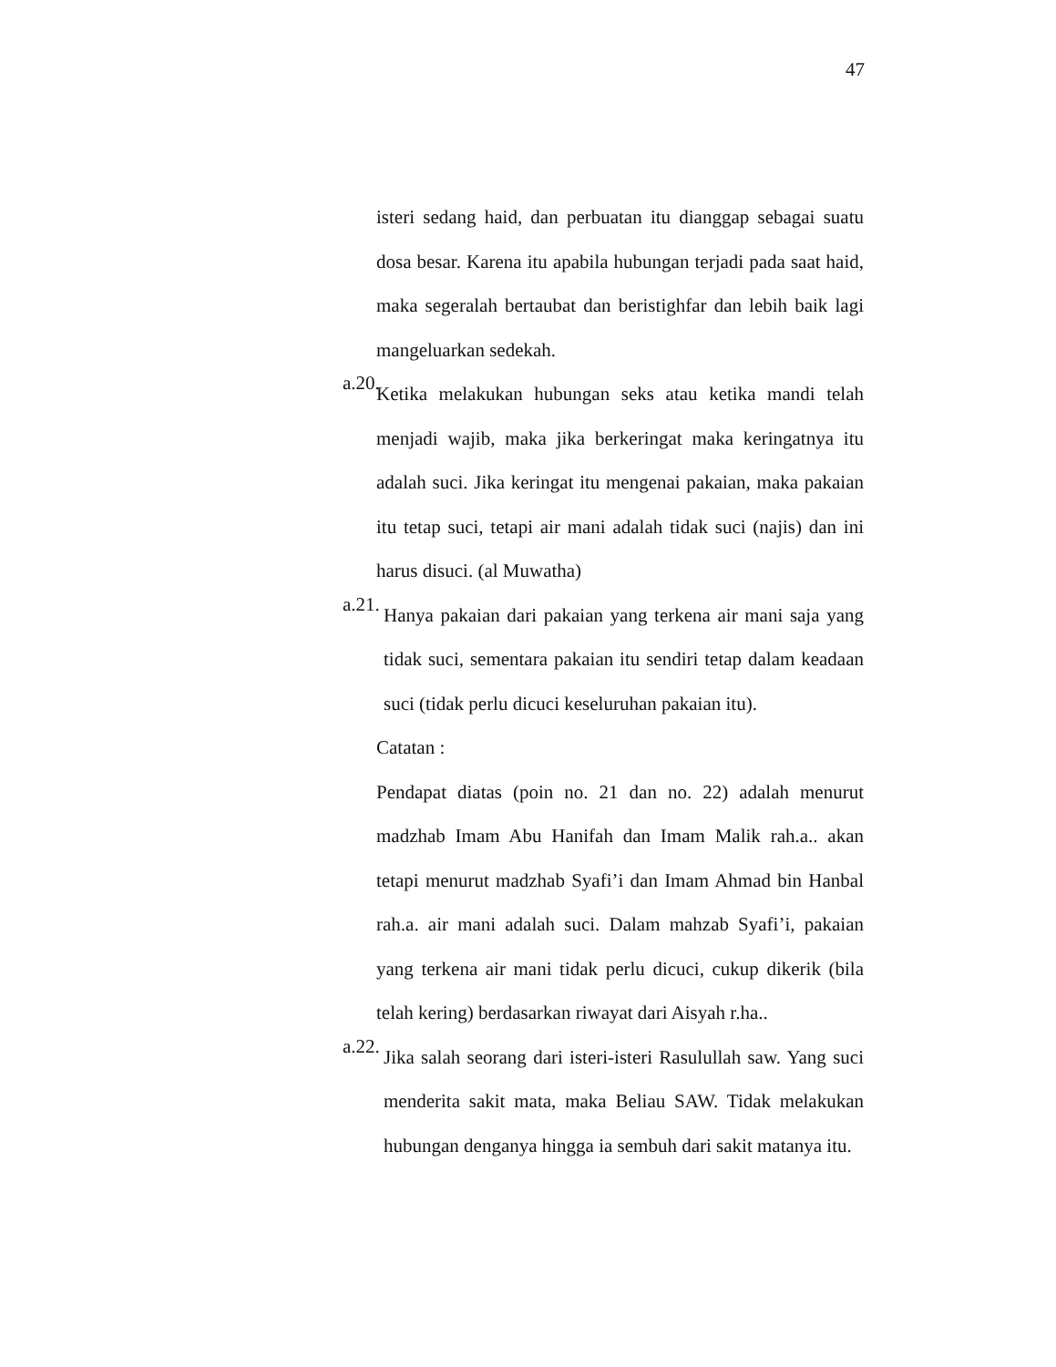47
isteri sedang haid, dan perbuatan itu dianggap sebagai suatu dosa besar. Karena itu apabila hubungan terjadi pada saat haid, maka segeralah bertaubat dan beristighfar dan lebih baik lagi mangeluarkan sedekah.
a.20.
Ketika melakukan hubungan seks atau ketika mandi telah menjadi wajib, maka jika berkeringat maka keringatnya itu adalah suci. Jika keringat itu mengenai pakaian, maka pakaian itu tetap suci, tetapi air mani adalah tidak suci (najis) dan ini harus disuci. (al Muwatha)
a.21.
Hanya pakaian dari pakaian yang terkena air mani saja yang tidak suci, sementara pakaian itu sendiri tetap dalam keadaan suci (tidak perlu dicuci keseluruhan pakaian itu).
Catatan :
Pendapat diatas (poin no. 21 dan no. 22) adalah menurut madzhab Imam Abu Hanifah dan Imam Malik rah.a.. akan tetapi menurut madzhab Syafi’i dan Imam Ahmad bin Hanbal rah.a. air mani adalah suci. Dalam mahzab Syafi’i, pakaian yang terkena air mani tidak perlu dicuci, cukup dikerik (bila telah kering) berdasarkan riwayat dari Aisyah r.ha..
a.22.
Jika salah seorang dari isteri-isteri Rasulullah saw. Yang suci menderita sakit mata, maka Beliau SAW. Tidak melakukan hubungan denganya hingga ia sembuh dari sakit matanya itu.